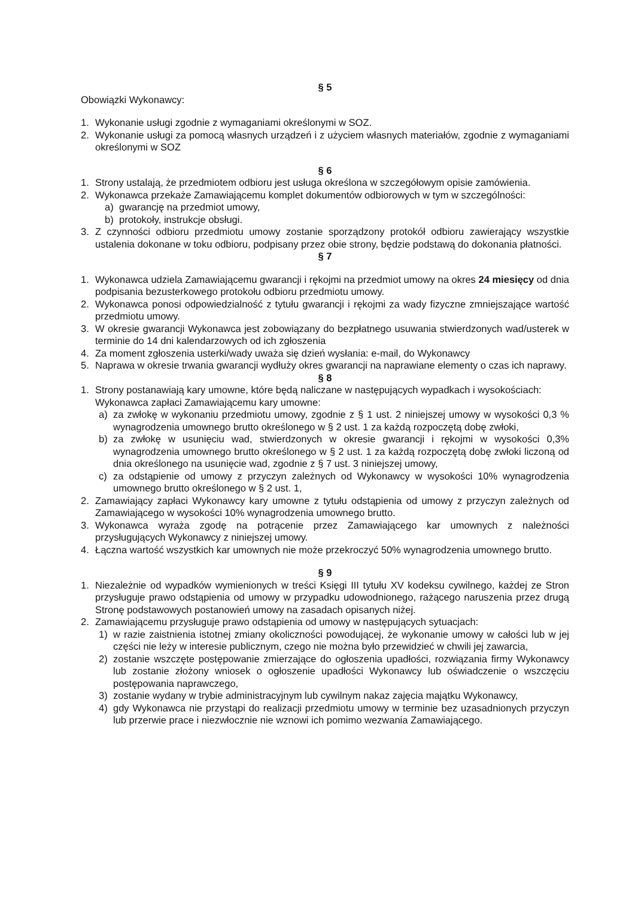§ 5
Obowiązki Wykonawcy:
1. Wykonanie usługi zgodnie z wymaganiami określonymi w SOZ.
2. Wykonanie usługi za pomocą własnych urządzeń i z użyciem własnych materiałów, zgodnie z wymaganiami określonymi w SOZ
§ 6
1. Strony ustalają, że przedmiotem odbioru jest usługa określona w szczegółowym opisie zamówienia.
2. Wykonawca przekaże Zamawiającemu komplet dokumentów odbiorowych w tym w szczególności:
a) gwarancję na przedmiot umowy,
b) protokoły, instrukcje obsługi.
3. Z czynności odbioru przedmiotu umowy zostanie sporządzony protokół odbioru zawierający wszystkie ustalenia dokonane w toku odbioru, podpisany przez obie strony, będzie podstawą do dokonania płatności.
§ 7
1. Wykonawca udziela Zamawiającemu gwarancji i rękojmi na przedmiot umowy na okres 24 miesięcy od dnia podpisania bezusterkowego protokołu odbioru przedmiotu umowy.
2. Wykonawca ponosi odpowiedzialność z tytułu gwarancji i rękojmi za wady fizyczne zmniejszające wartość przedmiotu umowy.
3. W okresie gwarancji Wykonawca jest zobowiązany do bezpłatnego usuwania stwierdzonych wad/usterek w terminie do 14 dni kalendarzowych od ich zgłoszenia
4. Za moment zgłoszenia usterki/wady uważa się dzień wysłania: e-mail, do Wykonawcy
5. Naprawa w okresie trwania gwarancji wydłuży okres gwarancji na naprawiane elementy o czas ich naprawy.
§ 8
1. Strony postanawiają kary umowne, które będą naliczane w następujących wypadkach i wysokościach:
Wykonawca zapłaci Zamawiającemu kary umowne:
a) za zwłokę w wykonaniu przedmiotu umowy, zgodnie z § 1 ust. 2 niniejszej umowy w wysokości 0,3 % wynagrodzenia umownego brutto określonego w § 2 ust. 1 za każdą rozpoczętą dobę zwłoki,
b) za zwłokę w usunięciu wad, stwierdzonych w okresie gwarancji i rękojmi w wysokości 0,3% wynagrodzenia umownego brutto określonego w § 2 ust. 1 za każdą rozpoczętą dobę zwłoki liczoną od dnia określonego na usunięcie wad, zgodnie z § 7 ust. 3 niniejszej umowy,
c) za odstąpienie od umowy z przyczyn zależnych od Wykonawcy w wysokości 10% wynagrodzenia umownego brutto określonego w § 2 ust. 1,
2. Zamawiający zapłaci Wykonawcy kary umowne z tytułu odstąpienia od umowy z przyczyn zależnych od Zamawiającego w wysokości 10% wynagrodzenia umownego brutto.
3. Wykonawca wyraża zgodę na potrącenie przez Zamawiającego kar umownych z należności przysługujących Wykonawcy z niniejszej umowy.
4. Łączna wartość wszystkich kar umownych nie może przekroczyć 50% wynagrodzenia umownego brutto.
§ 9
1. Niezależnie od wypadków wymienionych w treści Księgi III tytułu XV kodeksu cywilnego, każdej ze Stron przysługuje prawo odstąpienia od umowy w przypadku udowodnionego, rażącego naruszenia przez drugą Stronę podstawowych postanowień umowy na zasadach opisanych niżej.
2. Zamawiającemu przysługuje prawo odstąpienia od umowy w następujących sytuacjach:
1) w razie zaistnienia istotnej zmiany okoliczności powodującej, że wykonanie umowy w całości lub w jej części nie leży w interesie publicznym, czego nie można było przewidzieć w chwili jej zawarcia,
2) zostanie wszczęte postępowanie zmierzające do ogłoszenia upadłości, rozwiązania firmy Wykonawcy lub zostanie złożony wniosek o ogłoszenie upadłości Wykonawcy lub oświadczenie o wszczęciu postępowania naprawczego,
3) zostanie wydany w trybie administracyjnym lub cywilnym nakaz zajęcia majątku Wykonawcy,
4) gdy Wykonawca nie przystąpi do realizacji przedmiotu umowy w terminie bez uzasadnionych przyczyn lub przerwie prace i niezwłocznie nie wznowi ich pomimo wezwania Zamawiającego.